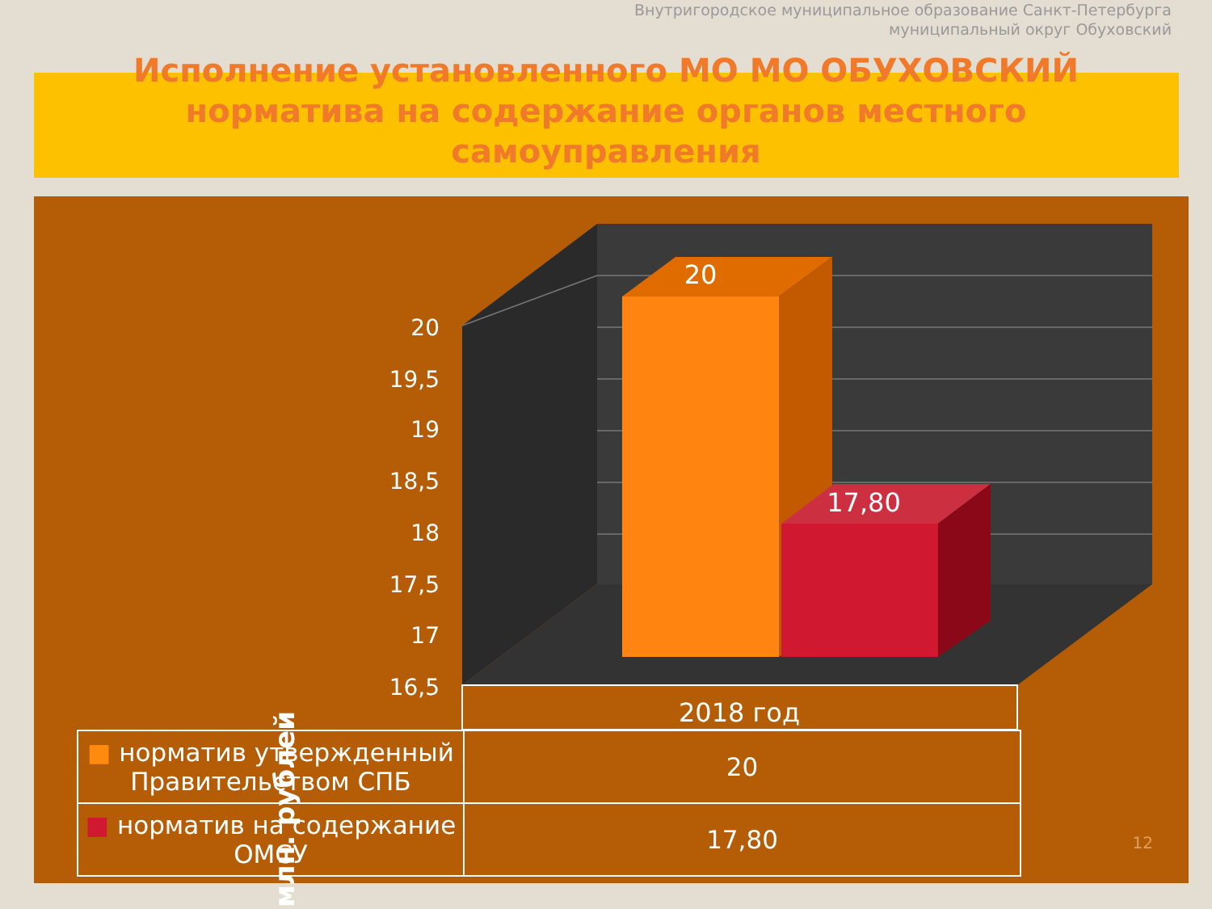Внутригородское муниципальное образование Санкт-Петербурга
муниципальный округ Обуховский
Исполнение установленного МО МО ОБУХОВСКИЙ норматива на содержание органов местного самоуправления
20
19,5
19
18,5
18
17,5
17
16,5
20
17,80
2018 год
млн. рублей
| ■ норматив утвержденный Правительством СПБ | 20 |
| ■ норматив на содержание ОМСУ | 17,80 |
12